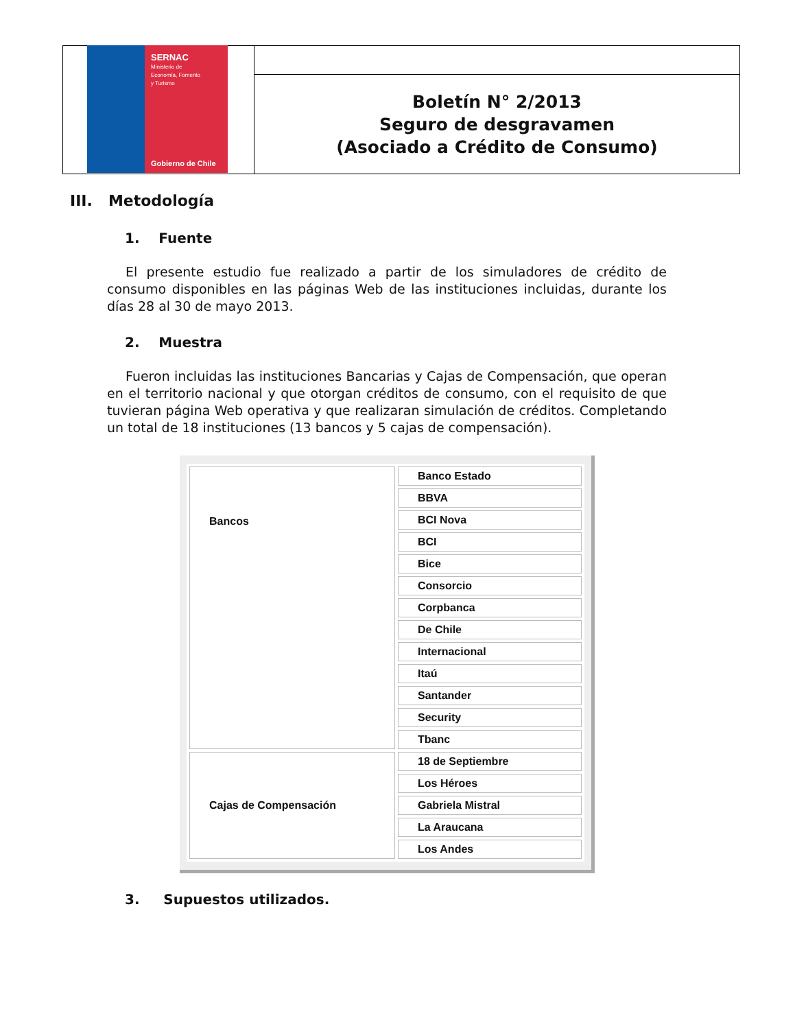SERNAC
Ministerio de
Economía, Fomento
y Turismo
Gobierno de Chile
Boletín N° 2/2013
Seguro de desgravamen
(Asociado a Crédito de Consumo)
III. Metodología
1. Fuente
El presente estudio fue realizado a partir de los simuladores de crédito de consumo disponibles en las páginas Web de las instituciones incluidas, durante los días 28 al 30 de mayo 2013.
2. Muestra
Fueron incluidas las instituciones Bancarias y Cajas de Compensación, que operan en el territorio nacional y que otorgan créditos de consumo, con el requisito de que tuvieran página Web operativa y que realizaran simulación de créditos. Completando un total de 18 instituciones (13 bancos y 5 cajas de compensación).
| Bancos | Banco Estado |
| | BBVA |
| | BCI Nova |
| | BCI |
| | Bice |
| | Consorcio |
| | Corpbanca |
| | De Chile |
| | Internacional |
| | Itaú |
| | Santander |
| | Security |
| | Tbanc |
| Cajas de Compensación | 18 de Septiembre |
| | Los Héroes |
| | Gabriela Mistral |
| | La Araucana |
| | Los Andes |
3. Supuestos utilizados.